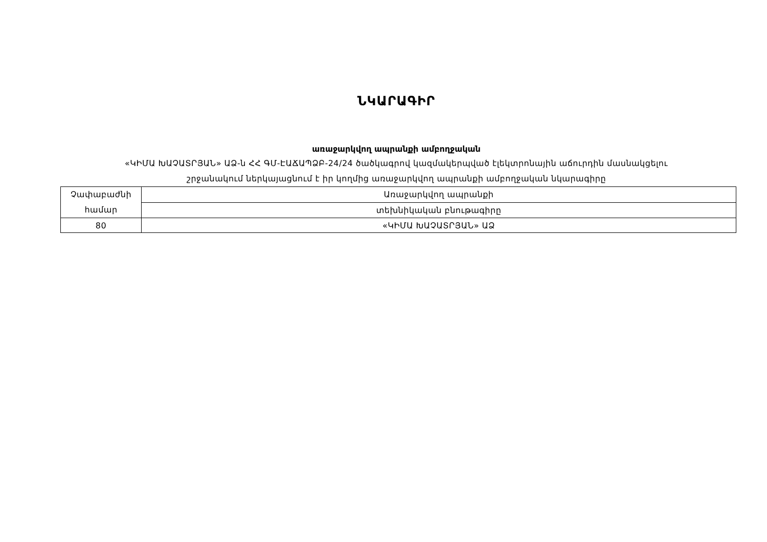ՆԿԱՐԱԳԻՐ
առաջարկվող ապրանքի ամբողջական
«ԿԻՄԱ ԽԱՉԱՏՐՅԱՆ» ԱՁ-ն ՀՀ ԳՄ-ԷԱՃԱՊՁԲ-24/24 ծածկագրով կազմակերպված էլեկտրոնային աճուրդին մասնակցելու
շրջանակում ներկայացնում է իր կողմից առաջարկվող ապրանքի ամբողջական նկարագիրը
| Չափաբաժնի համար | Առաջարկվող ապրանքի |
| | տեխնիկական բնութագիրը |
| 80 | «ԿԻՄԱ ԽԱՉԱՏՐՅԱՆ» ԱՁ |